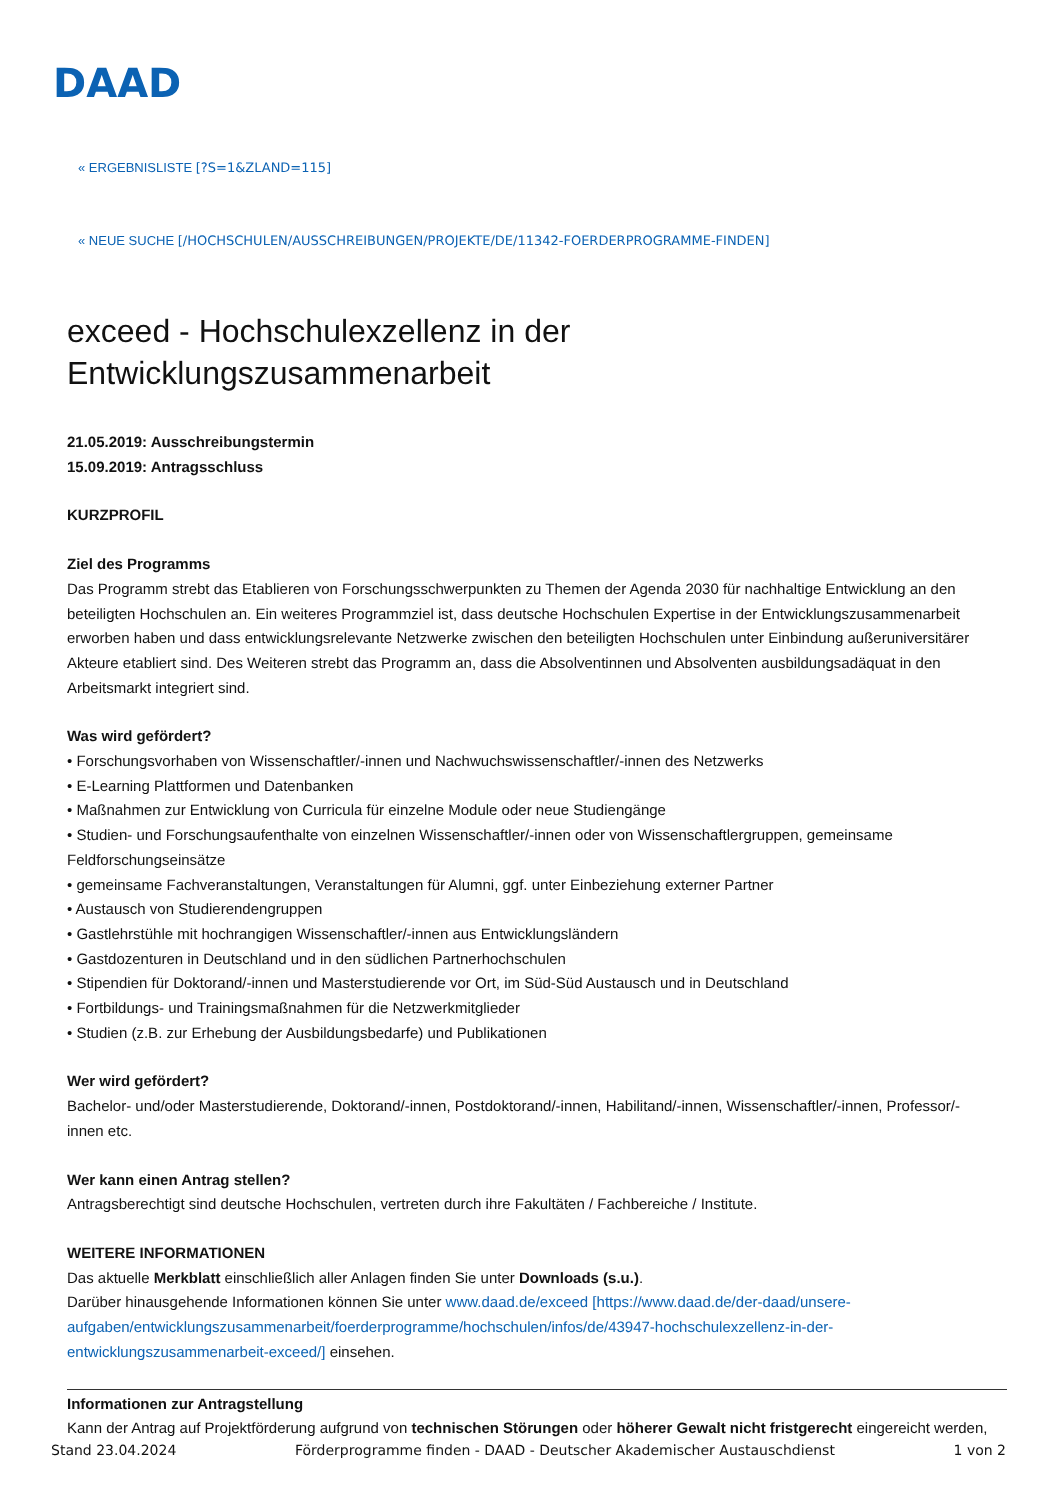DAAD
« ERGEBNISLISTE [?S=1&ZLAND=115]
« NEUE SUCHE [/HOCHSCHULEN/AUSSCHREIBUNGEN/PROJEKTE/DE/11342-FOERDERPROGRAMME-FINDEN]
exceed - Hochschulexzellenz in der Entwicklungszusammenarbeit
21.05.2019: Ausschreibungstermin
15.09.2019: Antragsschluss
KURZPROFIL
Ziel des Programms
Das Programm strebt das Etablieren von Forschungsschwerpunkten zu Themen der Agenda 2030 für nachhaltige Entwicklung an den beteiligten Hochschulen an. Ein weiteres Programmziel ist, dass deutsche Hochschulen Expertise in der Entwicklungszusammenarbeit erworben haben und dass entwicklungsrelevante Netzwerke zwischen den beteiligten Hochschulen unter Einbindung außeruniversitärer Akteure etabliert sind. Des Weiteren strebt das Programm an, dass die Absolventinnen und Absolventen ausbildungsadäquat in den Arbeitsmarkt integriert sind.
Was wird gefördert?
• Forschungsvorhaben von Wissenschaftler/-innen und Nachwuchswissenschaftler/-innen des Netzwerks
• E-Learning Plattformen und Datenbanken
• Maßnahmen zur Entwicklung von Curricula für einzelne Module oder neue Studiengänge
• Studien- und Forschungsaufenthalte von einzelnen Wissenschaftler/-innen oder von Wissenschaftlergruppen, gemeinsame Feldforschungseinsätze
• gemeinsame Fachveranstaltungen, Veranstaltungen für Alumni, ggf. unter Einbeziehung externer Partner
• Austausch von Studierendengruppen
• Gastlehrstühle mit hochrangigen Wissenschaftler/-innen aus Entwicklungsländern
• Gastdozenturen in Deutschland und in den südlichen Partnerhochschulen
• Stipendien für Doktorand/-innen und Masterstudierende vor Ort, im Süd-Süd Austausch und in Deutschland
• Fortbildungs- und Trainingsmaßnahmen für die Netzwerkmitglieder
• Studien (z.B. zur Erhebung der Ausbildungsbedarfe) und Publikationen
Wer wird gefördert?
Bachelor- und/oder Masterstudierende, Doktorand/-innen, Postdoktorand/-innen, Habilitand/-innen, Wissenschaftler/-innen, Professor/-innen etc.
Wer kann einen Antrag stellen?
Antragsberechtigt sind deutsche Hochschulen, vertreten durch ihre Fakultäten / Fachbereiche / Institute.
WEITERE INFORMATIONEN
Das aktuelle Merkblatt einschließlich aller Anlagen finden Sie unter Downloads (s.u.).
Darüber hinausgehende Informationen können Sie unter www.daad.de/exceed [https://www.daad.de/der-daad/unsere-aufgaben/entwicklungszusammenarbeit/foerderprogramme/hochschulen/infos/de/43947-hochschulexzellenz-in-der-entwicklungszusammenarbeit-exceed/] einsehen.
Informationen zur Antragstellung
Kann der Antrag auf Projektförderung aufgrund von technischen Störungen oder höherer Gewalt nicht fristgerecht eingereicht werden,
Stand 23.04.2024 Förderprogramme finden - DAAD - Deutscher Akademischer Austauschdienst 1 von 2